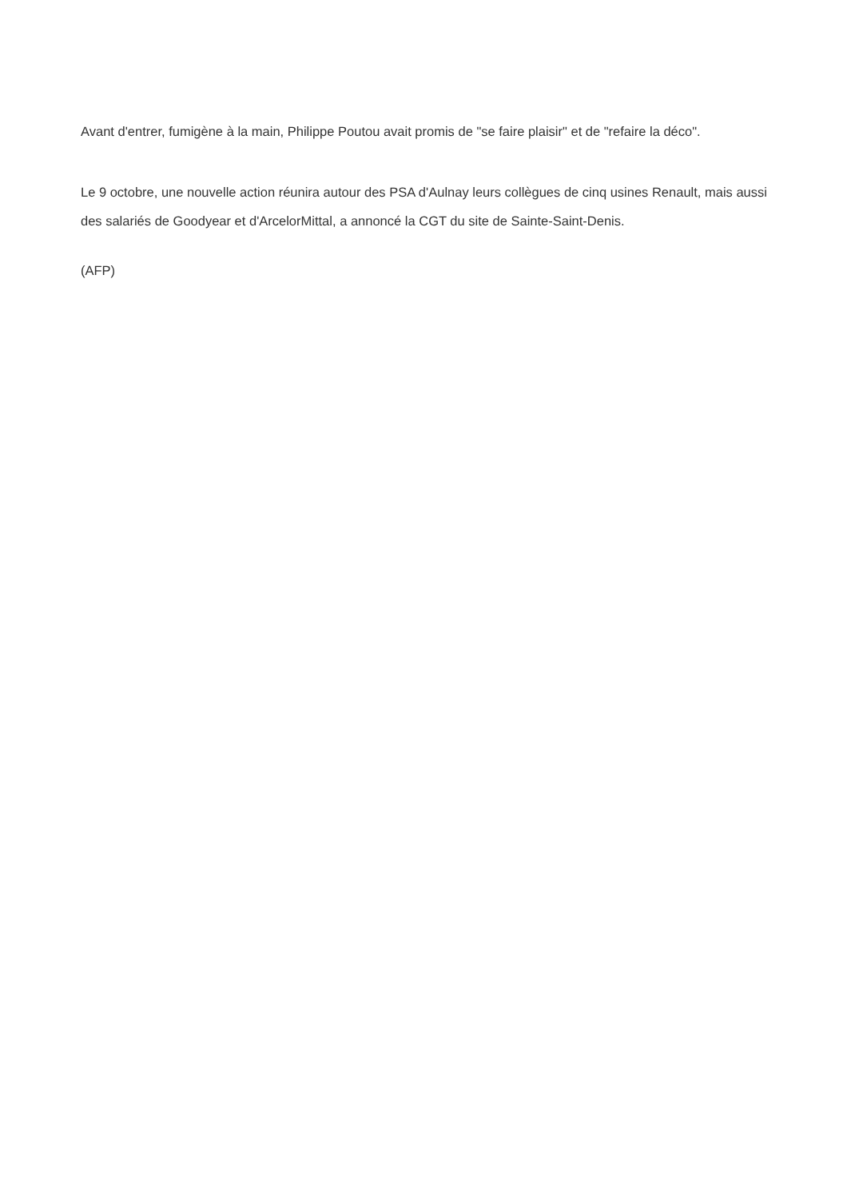Avant d'entrer, fumigène à la main, Philippe Poutou avait promis de "se faire plaisir" et de "refaire la déco".
Le 9 octobre, une nouvelle action réunira autour des PSA d'Aulnay leurs collègues de cinq usines Renault, mais aussi des salariés de Goodyear et d'ArcelorMittal, a annoncé la CGT du site de Sainte-Saint-Denis.
(AFP)